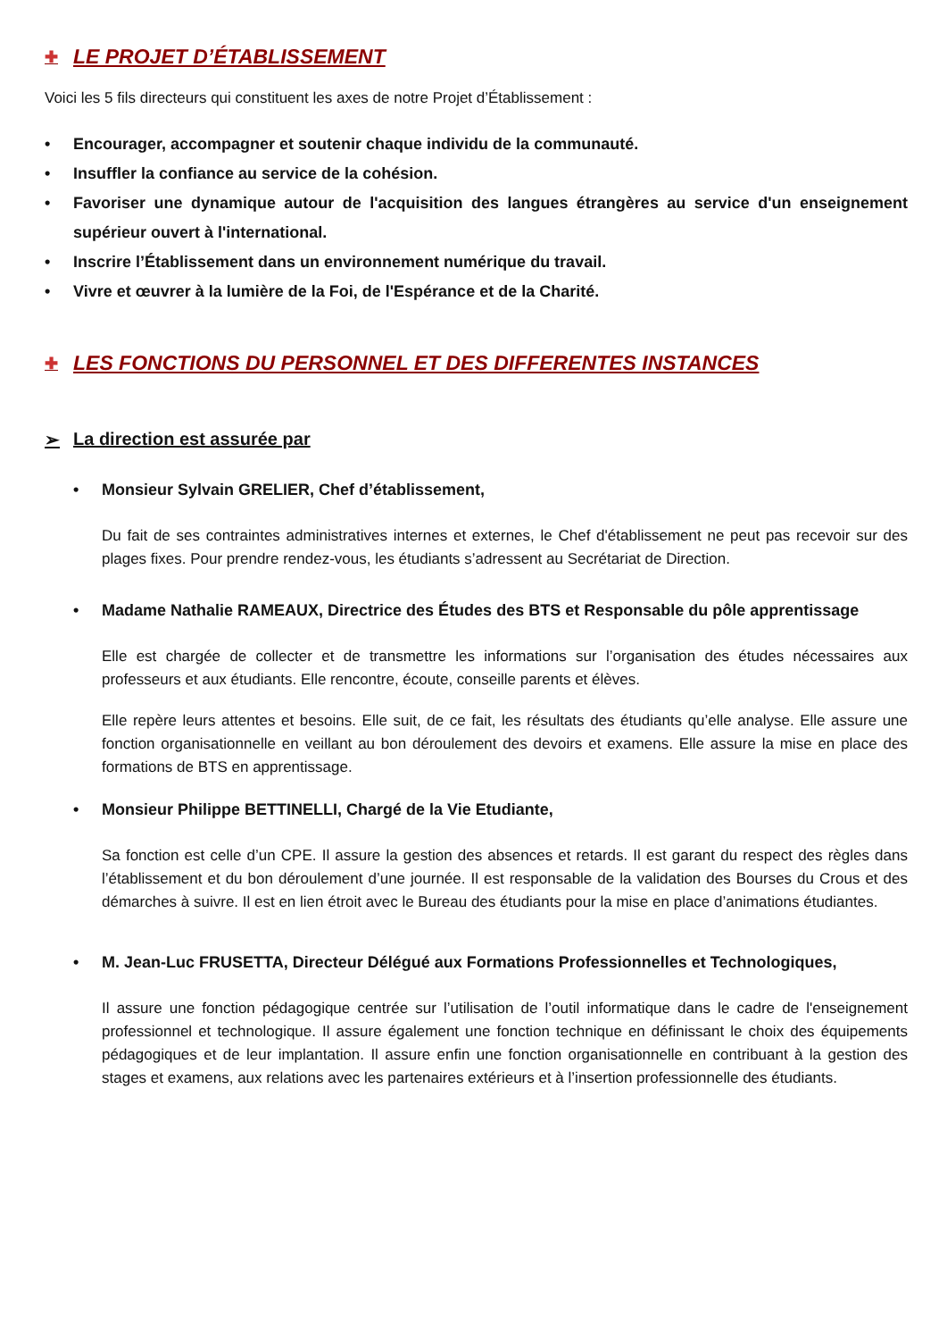✚ LE PROJET D’ÉTABLISSEMENT
Voici les 5 fils directeurs qui constituent les axes de notre Projet d’Établissement :
• Encourager, accompagner et soutenir chaque individu de la communauté.
• Insuffler la confiance au service de la cohésion.
• Favoriser une dynamique autour de l'acquisition des langues étrangères au service d'un enseignement supérieur ouvert à l'international.
• Inscrire l’Établissement dans un environnement numérique du travail.
• Vivre et œuvrer à la lumière de la Foi, de l'Espérance et de la Charité.
✚ LES FONCTIONS DU PERSONNEL ET DES DIFFERENTES INSTANCES
➢ La direction est assurée par
• Monsieur Sylvain GRELIER, Chef d’établissement,
Du fait de ses contraintes administratives internes et externes, le Chef d'établissement ne peut pas recevoir sur des plages fixes. Pour prendre rendez-vous, les étudiants s’adressent au Secrétariat de Direction.
• Madame Nathalie RAMEAUX, Directrice des Études des BTS et Responsable du pôle apprentissage
Elle est chargée de collecter et de transmettre les informations sur l’organisation des études nécessaires aux professeurs et aux étudiants. Elle rencontre, écoute, conseille parents et élèves.
Elle repère leurs attentes et besoins. Elle suit, de ce fait, les résultats des étudiants qu’elle analyse. Elle assure une fonction organisationnelle en veillant au bon déroulement des devoirs et examens. Elle assure la mise en place des formations de BTS en apprentissage.
• Monsieur Philippe BETTINELLI, Chargé de la Vie Etudiante,
Sa fonction est celle d’un CPE. Il assure la gestion des absences et retards. Il est garant du respect des règles dans l’établissement et du bon déroulement d’une journée. Il est responsable de la validation des Bourses du Crous et des démarches à suivre. Il est en lien étroit avec le Bureau des étudiants pour la mise en place d’animations étudiantes.
• M. Jean-Luc FRUSETTA, Directeur Délégué aux Formations Professionnelles et Technologiques,
Il assure une fonction pédagogique centrée sur l’utilisation de l’outil informatique dans le cadre de l'enseignement professionnel et technologique. Il assure également une fonction technique en définissant le choix des équipements pédagogiques et de leur implantation. Il assure enfin une fonction organisationnelle en contribuant à la gestion des stages et examens, aux relations avec les partenaires extérieurs et à l’insertion professionnelle des étudiants.